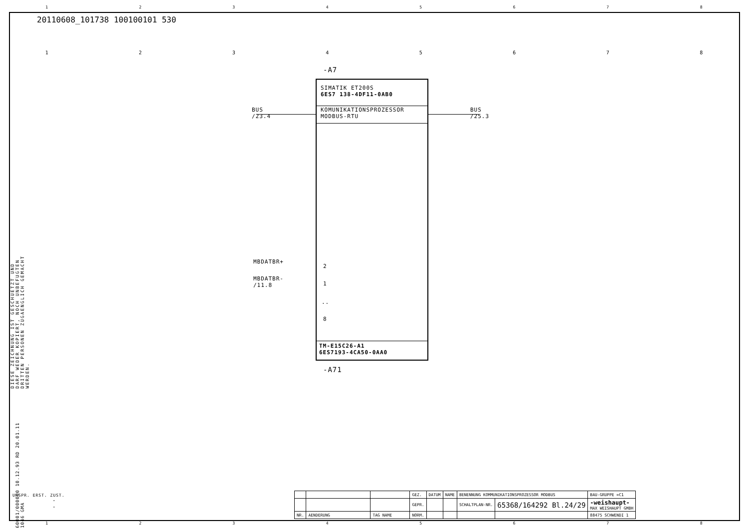12345678
20110608_101738 100100101 530
12345678
DIESE ZEICHNUNG IST GESCHUETZT UND DARF WEDER KOPIERT, NOCH UNBEFUGTEN DRITTEN PERSONEN ZUGAENGLICH GEMACHT WERDEN.
-A7
SIMATIK ET200S
6ES7 138-4DF11-0AB0
KOMUNIKATIONSPROZESSOR
MODBUS-RTU
BUS
/23.4
BUS
/25.3
MBDATBR+
MBDATBR-
/11.8
2
1
..
8
TM-E15C26-A1
6ES7193-4CA50-0AA0
-A71
60001/000000 10.12.93 RD 20.01.11 1046 GMA
URSPR. ERST. ZUST.
-
-
| | | | GEZ. | DATUM | NAME | BENENNUNG KOMMUNIKATIONSPROZESSOR MODBUS | | BAU-GRUPPE =C1 |
| | | | GEPR. | | | SCHALTPLAN-NR. | 65368/164292 Bl.24/29 | -weishaupt- MAX WEISHAUPT GMBH |
| NR. | AENDERUNG | TAG NAME | NORM. | | | | | 88475 SCHWENDI 1 |
12345678